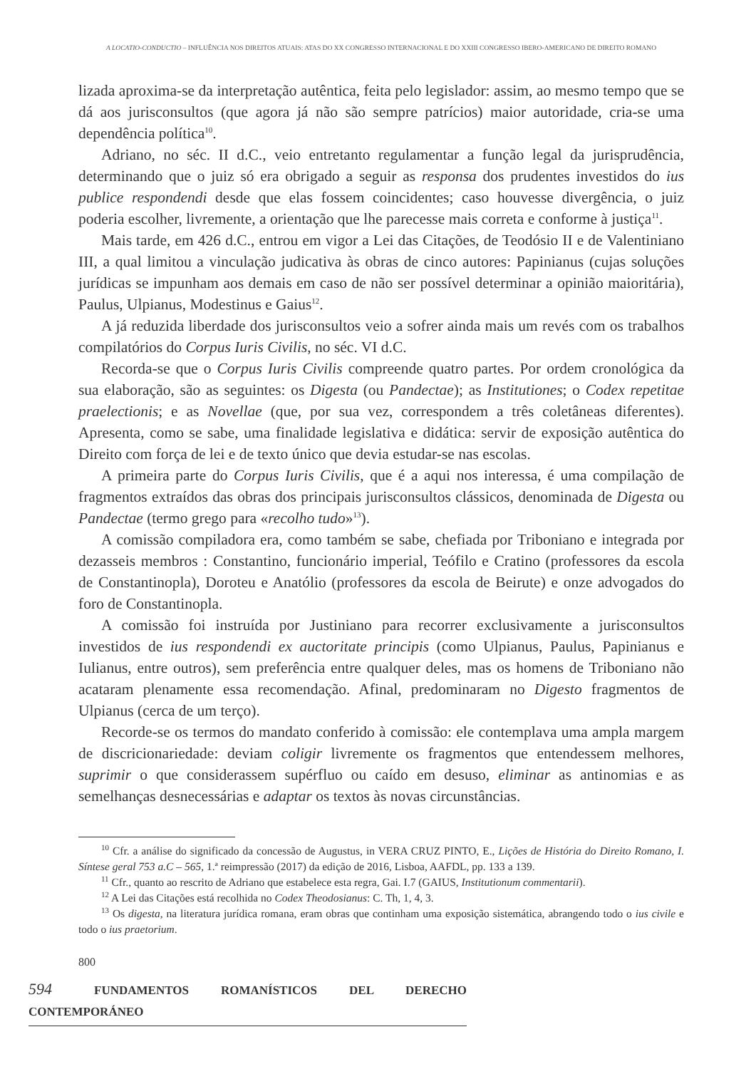A LOCATIO-CONDUCTIO – INFLUÊNCIA NOS DIREITOS ATUAIS: ATAS DO XX CONGRESSO INTERNACIONAL E DO XXIII CONGRESSO IBERO-AMERICANO DE DIREITO ROMANO
lizada aproxima-se da interpretação autêntica, feita pelo legislador: assim, ao mesmo tempo que se dá aos jurisconsultos (que agora já não são sempre patrícios) maior autoridade, cria-se uma dependência política<sup>10</sup>.
Adriano, no séc. II d.C., veio entretanto regulamentar a função legal da jurisprudência, determinando que o juiz só era obrigado a seguir as responsa dos prudentes investidos do ius publice respondendi desde que elas fossem coincidentes; caso houvesse divergência, o juiz poderia escolher, livremente, a orientação que lhe parecesse mais correta e conforme à justiça<sup>11</sup>.
Mais tarde, em 426 d.C., entrou em vigor a Lei das Citações, de Teodósio II e de Valentiniano III, a qual limitou a vinculação judicativa às obras de cinco autores: Papinianus (cujas soluções jurídicas se impunham aos demais em caso de não ser possível determinar a opinião maioritária), Paulus, Ulpianus, Modestinus e Gaius<sup>12</sup>.
A já reduzida liberdade dos jurisconsultos veio a sofrer ainda mais um revés com os trabalhos compilatórios do Corpus Iuris Civilis, no séc. VI d.C.
Recorda-se que o Corpus Iuris Civilis compreende quatro partes. Por ordem cronológica da sua elaboração, são as seguintes: os Digesta (ou Pandectae); as Institutiones; o Codex repetitae praelectionis; e as Novellae (que, por sua vez, correspondem a três coletâneas diferentes). Apresenta, como se sabe, uma finalidade legislativa e didática: servir de exposição autêntica do Direito com força de lei e de texto único que devia estudar-se nas escolas.
A primeira parte do Corpus Iuris Civilis, que é a aqui nos interessa, é uma compilação de fragmentos extraídos das obras dos principais jurisconsultos clássicos, denominada de Digesta ou Pandectae (termo grego para «recolho tudo»<sup>13</sup>).
A comissão compiladora era, como também se sabe, chefiada por Triboniano e integrada por dezasseis membros : Constantino, funcionário imperial, Teófilo e Cratino (professores da escola de Constantinopla), Doroteu e Anatólio (professores da escola de Beirute) e onze advogados do foro de Constantinopla.
A comissão foi instruída por Justiniano para recorrer exclusivamente a jurisconsultos investidos de ius respondendi ex auctoritate principis (como Ulpianus, Paulus, Papinianus e Iulianus, entre outros), sem preferência entre qualquer deles, mas os homens de Triboniano não acataram plenamente essa recomendação. Afinal, predominaram no Digesto fragmentos de Ulpianus (cerca de um terço).
Recorde-se os termos do mandato conferido à comissão: ele contemplava uma ampla margem de discricionariedade: deviam coligir livremente os fragmentos que entendessem melhores, suprimir o que considerassem supérfluo ou caído em desuso, eliminar as antinomias e as semelhanças desnecessárias e adaptar os textos às novas circunstâncias.
<sup>10</sup> Cfr. a análise do significado da concessão de Augustus, in VERA CRUZ PINTO, E., Lições de História do Direito Romano, I. Síntese geral 753 a.C – 565, 1.ª reimpressão (2017) da edição de 2016, Lisboa, AAFDL, pp. 133 a 139.
<sup>11</sup> Cfr., quanto ao rescrito de Adriano que estabelece esta regra, Gai. I.7 (GAIUS, Institutionum commentarii).
<sup>12</sup> A Lei das Citações está recolhida no Codex Theodosianus: C. Th, 1, 4, 3.
<sup>13</sup> Os digesta, na literatura jurídica romana, eram obras que continham uma exposição sistemática, abrangendo todo o ius civile e todo o ius praetorium.
800
594 FUNDAMENTOS ROMANÍSTICOS DEL DERECHO CONTEMPORÁNEO